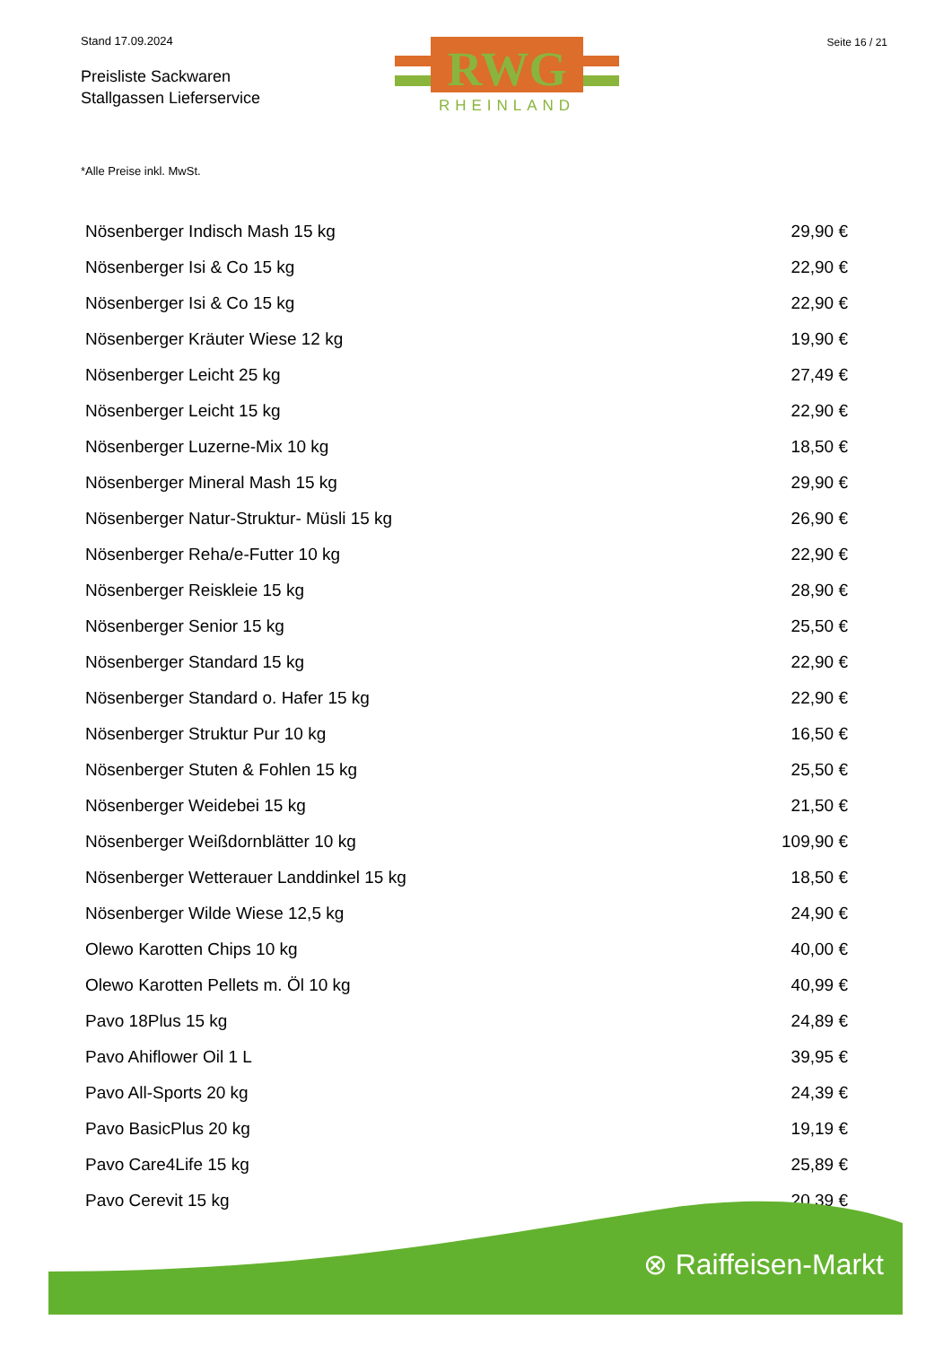Stand 17.09.2024
Preisliste Sackwaren
Stallgassen Lieferservice
RWG
RHEINLAND
Seite 16 / 21
*Alle Preise inkl. MwSt.
| Nösenberger Indisch Mash 15 kg | 29,90 € |
| Nösenberger Isi & Co 15 kg | 22,90 € |
| Nösenberger Isi & Co 15 kg | 22,90 € |
| Nösenberger Kräuter Wiese 12 kg | 19,90 € |
| Nösenberger Leicht 25 kg | 27,49 € |
| Nösenberger Leicht 15 kg | 22,90 € |
| Nösenberger Luzerne-Mix 10 kg | 18,50 € |
| Nösenberger Mineral Mash 15 kg | 29,90 € |
| Nösenberger Natur-Struktur- Müsli 15 kg | 26,90 € |
| Nösenberger Reha/e-Futter 10 kg | 22,90 € |
| Nösenberger Reiskleie 15 kg | 28,90 € |
| Nösenberger Senior 15 kg | 25,50 € |
| Nösenberger Standard 15 kg | 22,90 € |
| Nösenberger Standard o. Hafer 15 kg | 22,90 € |
| Nösenberger Struktur Pur 10 kg | 16,50 € |
| Nösenberger Stuten & Fohlen 15 kg | 25,50 € |
| Nösenberger Weidebei 15 kg | 21,50 € |
| Nösenberger Weißdornblätter 10 kg | 109,90 € |
| Nösenberger Wetterauer Landdinkel 15 kg | 18,50 € |
| Nösenberger Wilde Wiese 12,5 kg | 24,90 € |
| Olewo Karotten Chips 10 kg | 40,00 € |
| Olewo Karotten Pellets m. Öl 10 kg | 40,99 € |
| Pavo 18Plus 15 kg | 24,89 € |
| Pavo Ahiflower Oil 1 L | 39,95 € |
| Pavo All-Sports 20 kg | 24,39 € |
| Pavo BasicPlus 20 kg | 19,19 € |
| Pavo Care4Life 15 kg | 25,89 € |
| Pavo Cerevit 15 kg | 20,39 € |
⊗ Raiffeisen-Markt